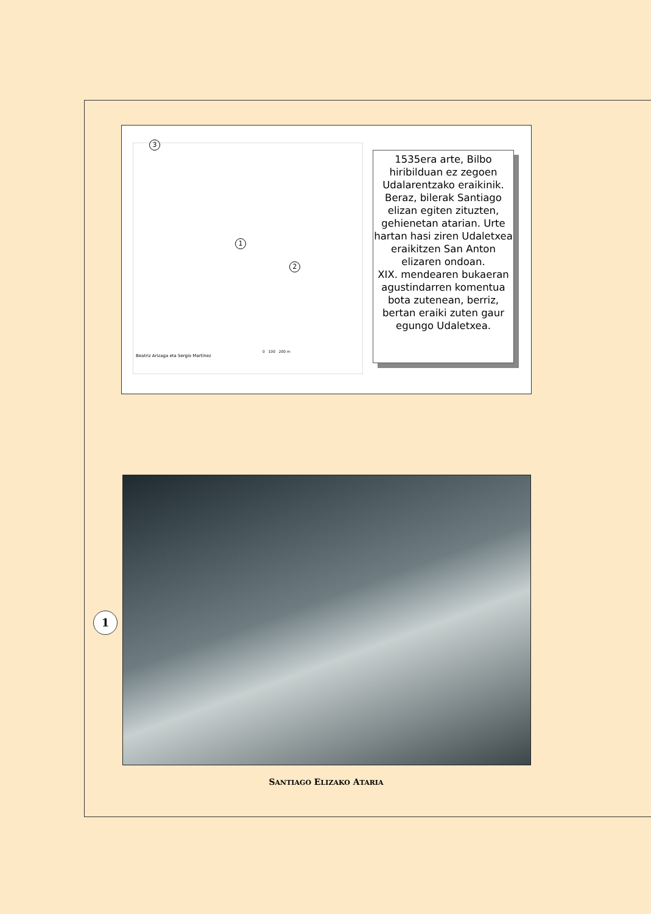3
1
2
Beatriz Arizaga eta Sergio Martínez
0 100 200 m
1535era arte, Bilbo hiribilduan ez zegoen Udalarentzako eraikinik. Beraz, bilerak Santiago elizan egiten zituzten, gehienetan atarian. Urte hartan hasi ziren Udaletxea eraikitzen San Anton elizaren ondoan.
XIX. mendearen bukaeran agustindarren komentua bota zutenean, berriz, bertan eraiki zuten gaur egungo Udaletxea.
1
SANTIAGO ELIZAKO ATARIA